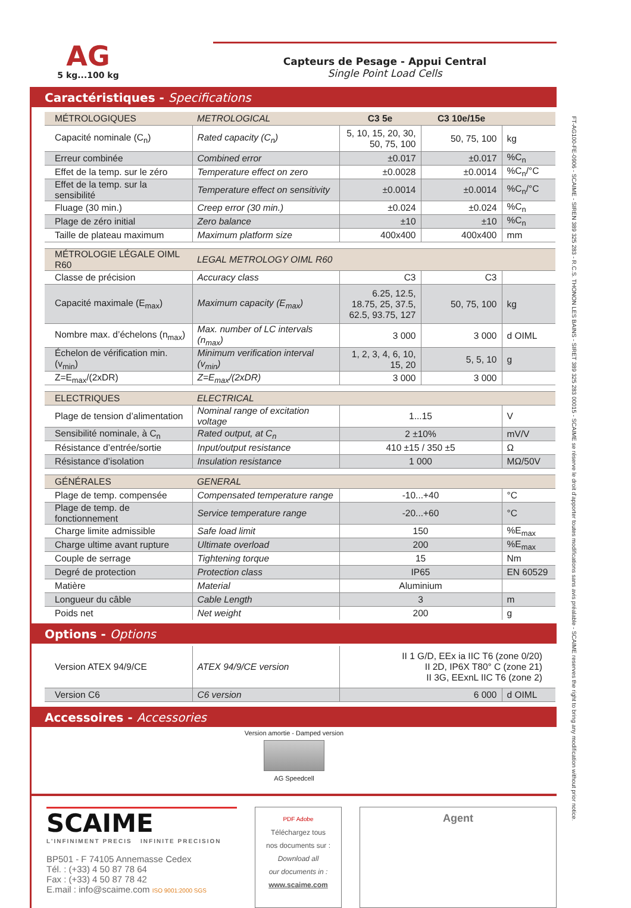AG
5 kg...100 kg
Capteurs de Pesage - Appui Central
Single Point Load Cells
Caractéristiques - Specifications
| MÉTROLOGIQUES | METROLOGICAL | C3 5e | C3 10e/15e | |
| --- | --- | --- | --- | --- |
| Capacité nominale (C<sub>n</sub>) | Rated capacity (C<sub>n</sub>) | 5, 10, 15, 20, 30, 50, 75, 100 | 50, 75, 100 | kg |
| Erreur combinée | Combined error | ±0.017 | ±0.017 | %C<sub>n</sub> |
| Effet de la temp. sur le zéro | Temperature effect on zero | ±0.0028 | ±0.0014 | %C<sub>n</sub>/°C |
| Effet de la temp. sur la sensibilité | Temperature effect on sensitivity | ±0.0014 | ±0.0014 | %C<sub>n</sub>/°C |
| Fluage (30 min.) | Creep error (30 min.) | ±0.024 | ±0.024 | %C<sub>n</sub> |
| Plage de zéro initial | Zero balance | ±10 | ±10 | %C<sub>n</sub> |
| Taille de plateau maximum | Maximum platform size | 400x400 | 400x400 | mm |
| MÉTROLOGIE LÉGALE OIML R60 | LEGAL METROLOGY OIML R60 | | | |
| Classe de précision | Accuracy class | C3 | C3 | |
| Capacité maximale (E<sub>max</sub>) | Maximum capacity (E<sub>max</sub>) | 6.25, 12.5, 18.75, 25, 37.5, 62.5, 93.75, 127 | 50, 75, 100 | kg |
| Nombre max. d’échelons (n<sub>max</sub>) | Max. number of LC intervals (n<sub>max</sub>) | 3 000 | 3 000 | d OIML |
| Échelon de vérification min. (v<sub>min</sub>) | Minimum verification interval (v<sub>min</sub>) | 1, 2, 3, 4, 6, 10, 15, 20 | 5, 5, 10 | g |
| Z=E<sub>max</sub>/(2xDR) | Z=E<sub>max</sub>/(2xDR) | 3 000 | 3 000 | |
| ELECTRIQUES | ELECTRICAL | | | |
| Plage de tension d’alimentation | Nominal range of excitation voltage | 1...15 | | V |
| Sensibilité nominale, à C<sub>n</sub> | Rated output, at C<sub>n</sub> | 2 ±10% | | mV/V |
| Résistance d’entrée/sortie | Input/output resistance | 410 ±15 / 350 ±5 | | Ω |
| Résistance d’isolation | Insulation resistance | 1 000 | | MΩ/50V |
| GÉNÉRALES | GENERAL | | | |
| Plage de temp. compensée | Compensated temperature range | -10...+40 | | °C |
| Plage de temp. de fonctionnement | Service temperature range | -20...+60 | | °C |
| Charge limite admissible | Safe load limit | 150 | | %E<sub>max</sub> |
| Charge ultime avant rupture | Ultimate overload | 200 | | %E<sub>max</sub> |
| Couple de serrage | Tightening torque | 15 | | Nm |
| Degré de protection | Protection class | IP65 | | EN 60529 |
| Matière | Material | Aluminium | | |
| Longueur du câble | Cable Length | 3 | | m |
| Poids net | Net weight | 200 | | g |
Options - Options
| Version ATEX 94/9/CE | ATEX 94/9/CE version | II 1 G/D, EEx ia IIC T6 (zone 0/20) II 2D, IP6X T80° C (zone 21) II 3G, EExnL IIC T6 (zone 2) | |
| Version C6 | C6 version | 6 000 | d OIML |
Accessoires - Accessories
Version amortie - Damped version
AG Speedcell
SCAIME
L'INFINIMENT PRECIS INFINITE PRECISION
BP501 - F 74105 Annemasse Cedex
Tél. : (+33) 4 50 87 78 64
Fax : (+33) 4 50 87 78 42
E.mail : info@scaime.com ISO 9001:2000 SGS
PDF Adobe
Téléchargez tous
nos documents sur :
Download all
our documents in :
www.scaime.com
Agent
FT-AG100-FE-0906 - SCAIME - SIREN 389 325 283 - R.C.S. THONON LES BAINS - SIRET 389 325 283 00015 - SCAIME se réserve le droit d’apporter toutes modifications sans avis préalable - SCAIME reserves the right to bring any modification without prior notice.